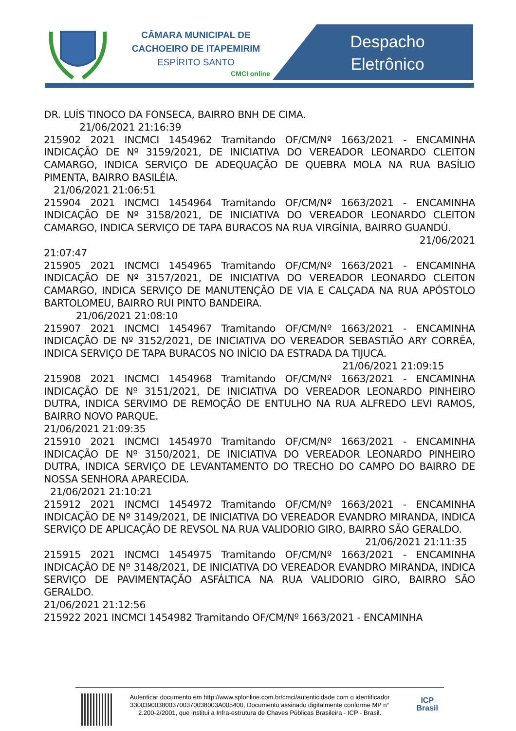CÂMARA MUNICIPAL DE CACHOEIRO DE ITAPEMIRIM
ESPÍRITO SANTO
CMCI online
Despacho
Eletrônico
DR. LUÍS TINOCO DA FONSECA, BAIRRO BNH DE CIMA.
21/06/2021 21:16:39
215902 2021 INCMCI 1454962 Tramitando OF/CM/Nº 1663/2021 - ENCAMINHA INDICAÇÃO DE Nº 3159/2021, DE INICIATIVA DO VEREADOR LEONARDO CLEITON CAMARGO, INDICA SERVIÇO DE ADEQUAÇÃO DE QUEBRA MOLA NA RUA BASÍLIO PIMENTA, BAIRRO BASILÉIA.
21/06/2021 21:06:51
215904 2021 INCMCI 1454964 Tramitando OF/CM/Nº 1663/2021 - ENCAMINHA INDICAÇÃO DE Nº 3158/2021, DE INICIATIVA DO VEREADOR LEONARDO CLEITON CAMARGO, INDICA SERVIÇO DE TAPA BURACOS NA RUA VIRGÍNIA, BAIRRO GUANDÚ.
21/06/2021
21:07:47
215905 2021 INCMCI 1454965 Tramitando OF/CM/Nº 1663/2021 - ENCAMINHA INDICAÇÃO DE Nº 3157/2021, DE INICIATIVA DO VEREADOR LEONARDO CLEITON CAMARGO, INDICA SERVIÇO DE MANUTENÇÃO DE VIA E CALÇADA NA RUA APÓSTOLO BARTOLOMEU, BAIRRO RUI PINTO BANDEIRA.
21/06/2021 21:08:10
215907 2021 INCMCI 1454967 Tramitando OF/CM/Nº 1663/2021 - ENCAMINHA INDICAÇÃO DE Nº 3152/2021, DE INICIATIVA DO VEREADOR SEBASTIÃO ARY CORRÊA, INDICA SERVIÇO DE TAPA BURACOS NO INÍCIO DA ESTRADA DA TIJUCA.
21/06/2021 21:09:15
215908 2021 INCMCI 1454968 Tramitando OF/CM/Nº 1663/2021 - ENCAMINHA INDICAÇÃO DE Nº 3151/2021, DE INICIATIVA DO VEREADOR LEONARDO PINHEIRO DUTRA, INDICA SERVIMO DE REMOÇÃO DE ENTULHO NA RUA ALFREDO LEVI RAMOS, BAIRRO NOVO PARQUE.
21/06/2021 21:09:35
215910 2021 INCMCI 1454970 Tramitando OF/CM/Nº 1663/2021 - ENCAMINHA INDICAÇÃO DE Nº 3150/2021, DE INICIATIVA DO VEREADOR LEONARDO PINHEIRO DUTRA, INDICA SERVIÇO DE LEVANTAMENTO DO TRECHO DO CAMPO DO BAIRRO DE NOSSA SENHORA APARECIDA.
21/06/2021 21:10:21
215912 2021 INCMCI 1454972 Tramitando OF/CM/Nº 1663/2021 - ENCAMINHA INDICAÇÃO DE Nº 3149/2021, DE INICIATIVA DO VEREADOR EVANDRO MIRANDA, INDICA SERVIÇO DE APLICAÇÃO DE REVSOL NA RUA VALIDORIO GIRO, BAIRRO SÃO GERALDO.
21/06/2021 21:11:35
215915 2021 INCMCI 1454975 Tramitando OF/CM/Nº 1663/2021 - ENCAMINHA INDICAÇÃO DE Nº 3148/2021, DE INICIATIVA DO VEREADOR EVANDRO MIRANDA, INDICA SERVIÇO DE PAVIMENTAÇÃO ASFÁLTICA NA RUA VALIDORIO GIRO, BAIRRO SÃO GERALDO.
21/06/2021 21:12:56
215922 2021 INCMCI 1454982 Tramitando OF/CM/Nº 1663/2021 - ENCAMINHA
Autenticar documento em http://www.splonline.com.br/cmci/autenticidade com o identificador 3300390038003700370038003A005400, Documento assinado digitalmente conforme MP n° 2.200-2/2001, que institui a Infra-estrutura de Chaves Públicas Brasileira - ICP - Brasil.
ICP
Brasil